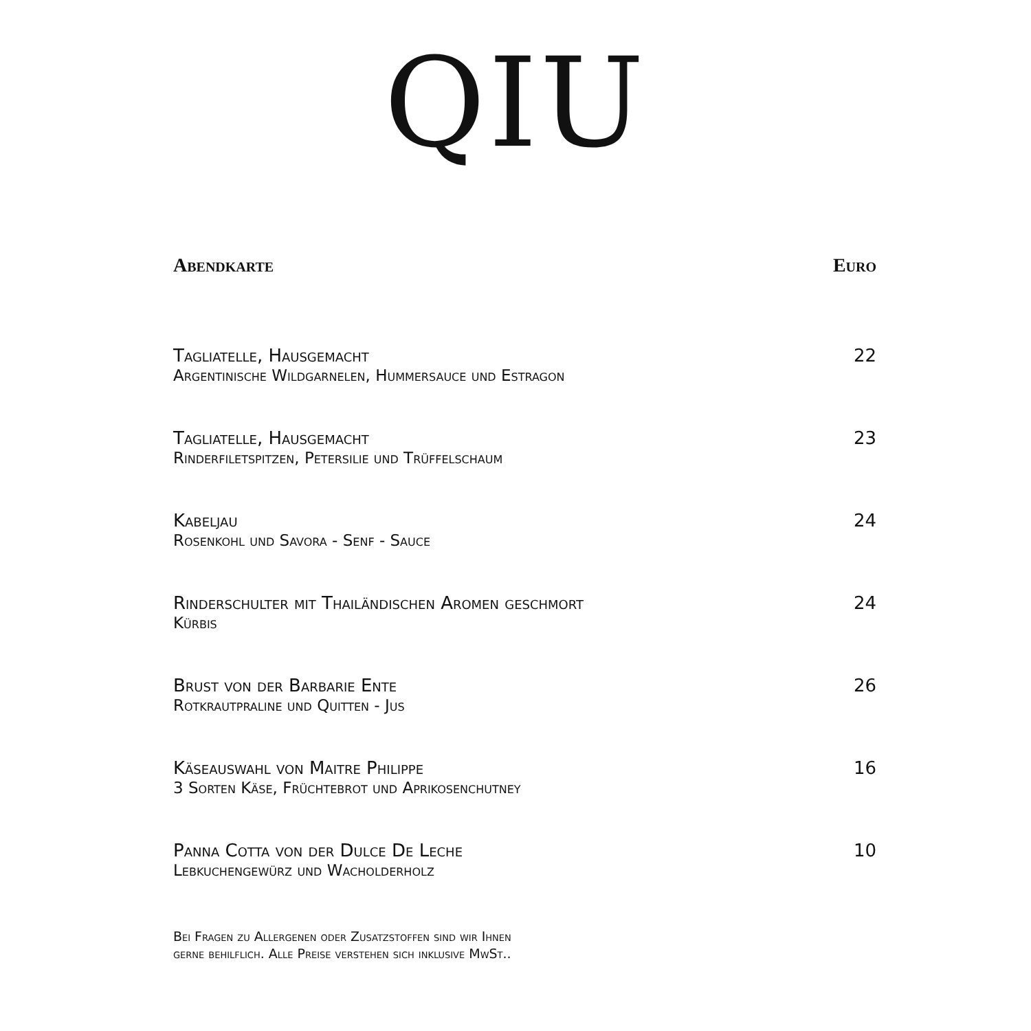QIU
Abendkarte Euro
Tagliatelle, Hausgemacht
Argentinische Wildgarnelen, Hummersauce und Estragon
22
Tagliatelle, Hausgemacht
Rinderfiletspitzen, Petersilie und Trüffelschaum
23
Kabeljau
Rosenkohl und Savora - Senf - Sauce
24
Rinderschulter mit Thailändischen Aromen geschmort
Kürbis
24
Brust von der Barbarie Ente
Rotkrautpraline und Quitten - Jus
26
Käseauswahl von Maitre Philippe
3 Sorten Käse, Früchtebrot und Aprikosenchutney
16
Panna Cotta von der Dulce De Leche
Lebkuchengewürz und Wacholderholz
10
Bei Fragen zu Allergenen oder Zusatzstoffen sind wir Ihnen
gerne behilflich. Alle Preise verstehen sich inklusive MwSt..